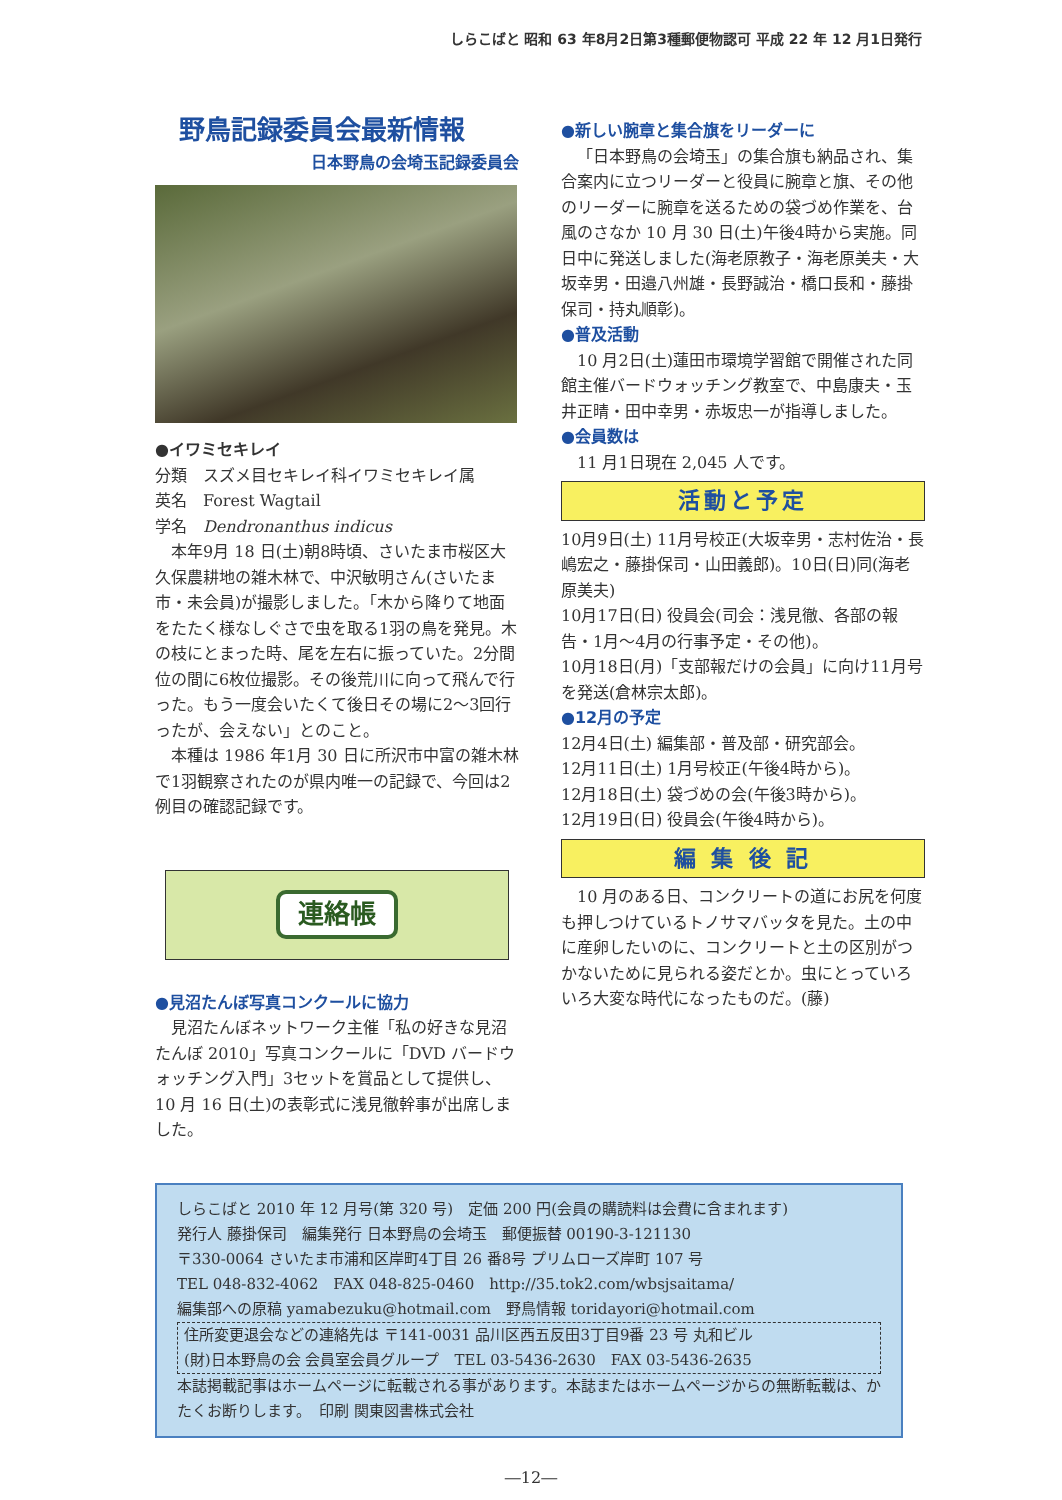しらこばと 昭和 63 年8月2日第3種郵便物認可 平成 22 年 12 月1日発行
野鳥記録委員会最新情報
日本野鳥の会埼玉記録委員会
●イワミセキレイ
分類　スズメ目セキレイ科イワミセキレイ属
英名　Forest Wagtail
学名　Dendronanthus indicus
本年9月 18 日(土)朝8時頃、さいたま市桜区大久保農耕地の雑木林で、中沢敏明さん(さいたま市・未会員)が撮影しました。「木から降りて地面をたたく様なしぐさで虫を取る1羽の鳥を発見。木の枝にとまった時、尾を左右に振っていた。2分間位の間に6枚位撮影。その後荒川に向って飛んで行った。もう一度会いたくて後日その場に2～3回行ったが、会えない」とのこと。
本種は 1986 年1月 30 日に所沢市中富の雑木林で1羽観察されたのが県内唯一の記録で、今回は2例目の確認記録です。
連絡帳
●見沼たんぼ写真コンクールに協力
見沼たんぼネットワーク主催「私の好きな見沼たんぼ 2010」写真コンクールに「DVD バードウォッチング入門」3セットを賞品として提供し、10 月 16 日(土)の表彰式に浅見徹幹事が出席しました。
●新しい腕章と集合旗をリーダーに
「日本野鳥の会埼玉」の集合旗も納品され、集合案内に立つリーダーと役員に腕章と旗、その他のリーダーに腕章を送るための袋づめ作業を、台風のさなか 10 月 30 日(土)午後4時から実施。同日中に発送しました(海老原教子・海老原美夫・大坂幸男・田邉八州雄・長野誠治・橋口長和・藤掛保司・持丸順彰)。
●普及活動
10 月2日(土)蓮田市環境学習館で開催された同館主催バードウォッチング教室で、中島康夫・玉井正晴・田中幸男・赤坂忠一が指導しました。
●会員数は
11 月1日現在 2,045 人です。
活動と予定
10月9日(土) 11月号校正(大坂幸男・志村佐治・長嶋宏之・藤掛保司・山田義郎)。10日(日)同(海老原美夫)
10月17日(日) 役員会(司会：浅見徹、各部の報告・1月～4月の行事予定・その他)。
10月18日(月)「支部報だけの会員」に向け11月号を発送(倉林宗太郎)。
●12月の予定
12月4日(土) 編集部・普及部・研究部会。
12月11日(土) 1月号校正(午後4時から)。
12月18日(土) 袋づめの会(午後3時から)。
12月19日(日) 役員会(午後4時から)。
編 集 後 記
10 月のある日、コンクリートの道にお尻を何度も押しつけているトノサマバッタを見た。土の中に産卵したいのに、コンクリートと土の区別がつかないために見られる姿だとか。虫にとっていろいろ大変な時代になったものだ。(藤)
しらこばと 2010 年 12 月号(第 320 号)　定価 200 円(会員の購読料は会費に含まれます)
発行人 藤掛保司　編集発行 日本野鳥の会埼玉　郵便振替 00190-3-121130
〒330-0064 さいたま市浦和区岸町4丁目 26 番8号 プリムローズ岸町 107 号
TEL 048-832-4062　FAX 048-825-0460　http://35.tok2.com/wbsjsaitama/
編集部への原稿 yamabezuku@hotmail.com　野鳥情報 toridayori@hotmail.com
住所変更退会などの連絡先は 〒141-0031 品川区西五反田3丁目9番 23 号 丸和ビル
(財)日本野鳥の会 会員室会員グループ　TEL 03-5436-2630　FAX 03-5436-2635
本誌掲載記事はホームページに転載される事があります。本誌またはホームページからの無断転載は、かたくお断りします。　印刷 関東図書株式会社
―12―